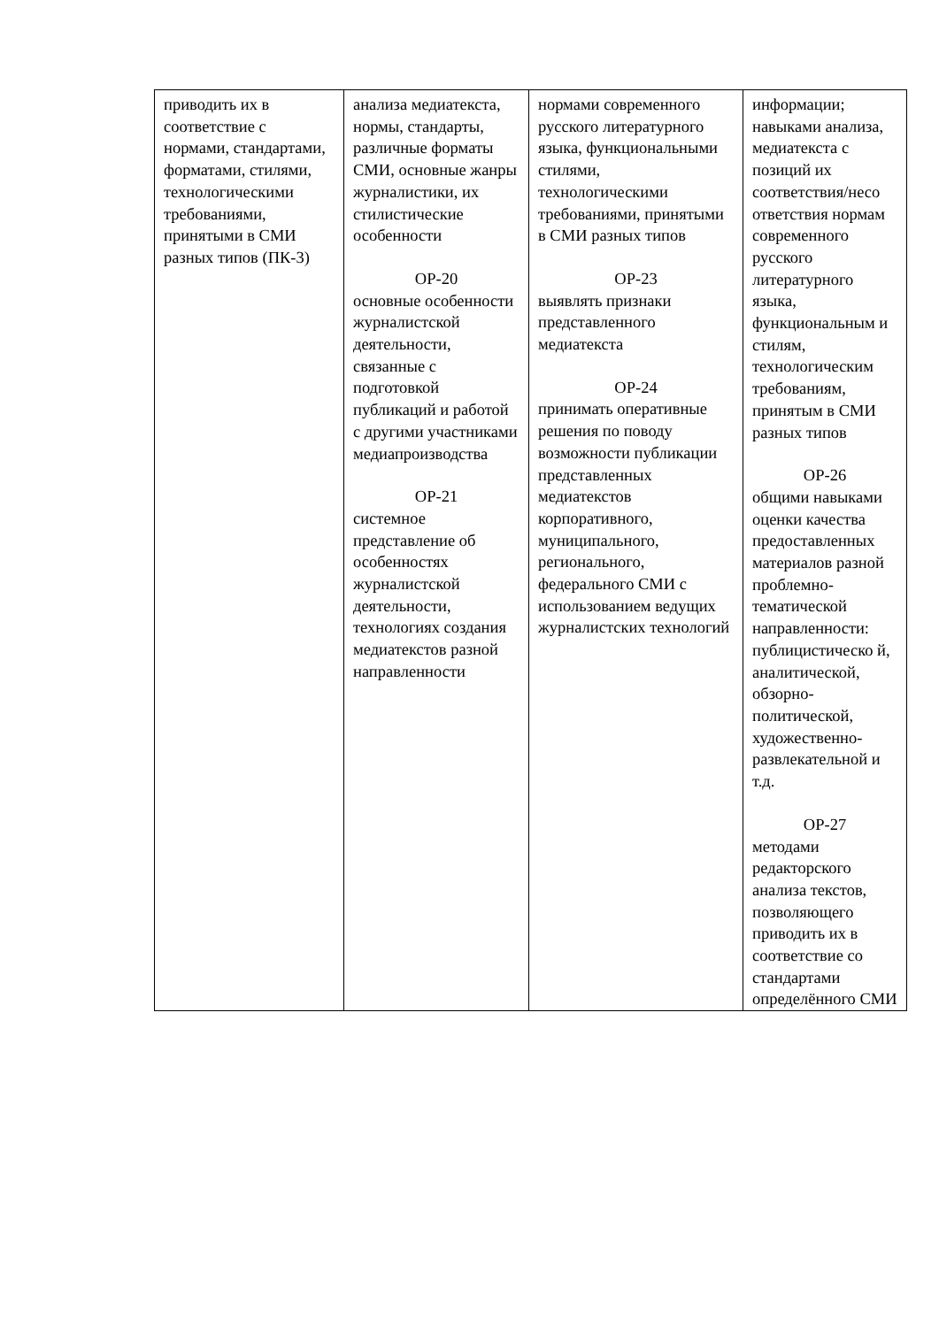| приводить их в соответствие с нормами, стандартами, форматами, стилями, технологическими требованиями, принятыми в СМИ разных типов (ПК-3) | анализа медиатекста, нормы, стандарты, различные форматы СМИ, основные жанры журналистики, их стилистические особенности ОР-20 основные особенности журналистской деятельности, связанные с подготовкой публикаций и работой с другими участниками медиапроизводства ОР-21 системное представление об особенностях журналистской деятельности, технологиях создания медиатекстов разной направленности | нормами современного русского литературного языка, функциональными стилями, технологическими требованиями, принятыми в СМИ разных типов ОР-23 выявлять признаки представленного медиатекста ОР-24 принимать оперативные решения по поводу возможности публикации представленных медиатекстов корпоративного, муниципального, регионального, федерального СМИ с использованием ведущих журналистских технологий | информации; навыками анализа, медиатекста с позиций их соответствия/несо ответствия нормам современного русского литературного языка, функциональным и стилям, технологическим требованиям, принятым в СМИ разных типов ОР-26 общими навыками оценки качества предоставленных материалов разной проблемно-тематической направленности: публицистическо й, аналитической, обзорно-политической, художественно-развлекательной и т.д. ОР-27 методами редакторского анализа текстов, позволяющего приводить их в соответствие со стандартами определённого СМИ |